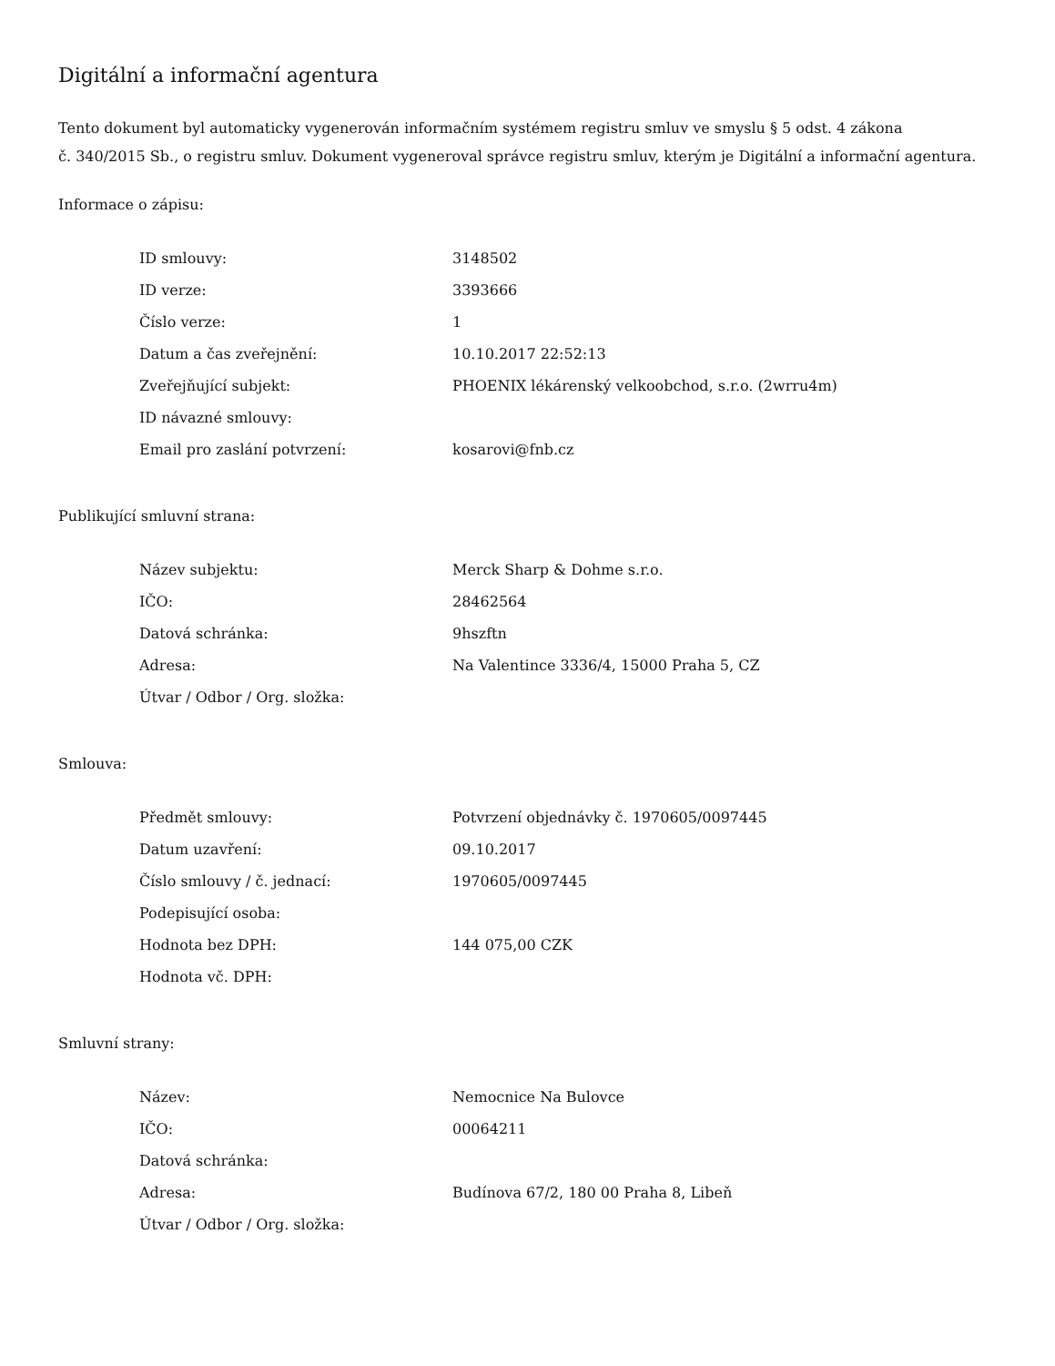Digitální a informační agentura
Tento dokument byl automaticky vygenerován informačním systémem registru smluv ve smyslu § 5 odst. 4 zákona
č. 340/2015 Sb., o registru smluv. Dokument vygeneroval správce registru smluv, kterým je Digitální a informační agentura.
Informace o zápisu:
| ID smlouvy: | 3148502 |
| ID verze: | 3393666 |
| Číslo verze: | 1 |
| Datum a čas zveřejnění: | 10.10.2017 22:52:13 |
| Zveřejňující subjekt: | PHOENIX lékárenský velkoobchod, s.r.o. (2wrru4m) |
| ID návazné smlouvy: | |
| Email pro zaslání potvrzení: | kosarovi@fnb.cz |
Publikující smluvní strana:
| Název subjektu: | Merck Sharp & Dohme s.r.o. |
| IČO: | 28462564 |
| Datová schránka: | 9hszftn |
| Adresa: | Na Valentince 3336/4, 15000 Praha 5, CZ |
| Útvar / Odbor / Org. složka: | |
Smlouva:
| Předmět smlouvy: | Potvrzení objednávky č. 1970605/0097445 |
| Datum uzavření: | 09.10.2017 |
| Číslo smlouvy / č. jednací: | 1970605/0097445 |
| Podepisující osoba: | |
| Hodnota bez DPH: | 144 075,00 CZK |
| Hodnota vč. DPH: | |
Smluvní strany:
| Název: | Nemocnice Na Bulovce |
| IČO: | 00064211 |
| Datová schránka: | |
| Adresa: | Budínova 67/2, 180 00 Praha 8, Libeň |
| Útvar / Odbor / Org. složka: | |